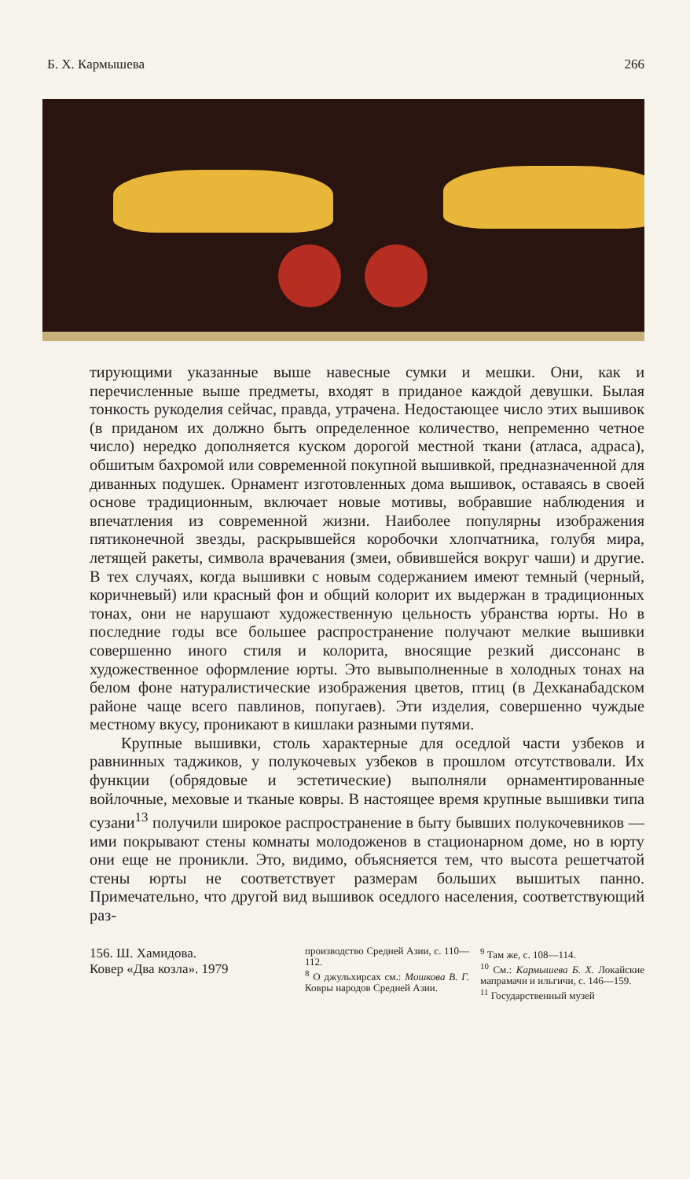Б. Х. Кармышева 266
тирующими указанные выше навесные сумки и мешки. Они, как и перечисленные выше предметы, входят в приданое каждой девушки. Былая тонкость рукоделия сейчас, правда, утрачена. Недостающее число этих вышивок (в приданом их должно быть определенное количество, непременно четное число) нередко дополняется куском дорогой местной ткани (атласа, адраса), обшитым бахромой или современной покупной вышивкой, предназначенной для диванных подушек. Орнамент изготовленных дома вышивок, оставаясь в своей основе традиционным, включает новые мотивы, вобравшие наблюдения и впечатления из современной жизни. Наиболее популярны изображения пятиконечной звезды, раскрывшейся коробочки хлопчатника, голубя мира, летящей ракеты, символа врачевания (змеи, обвившейся вокруг чаши) и другие. В тех случаях, когда вышивки с новым содержанием имеют темный (черный, коричневый) или красный фон и общий колорит их выдержан в традиционных тонах, они не нарушают художественную цельность убранства юрты. Но в последние годы все большее распространение получают мелкие вышивки совершенно иного стиля и колорита, вносящие резкий диссонанс в художественное оформление юрты. Это вы­выполненные в холодных тонах на белом фоне натуралистические изображения цветов, птиц (в Дехканабадском районе чаще всего павлинов, попугаев). Эти изделия, совершенно чуждые местному вкусу, проникают в кишлаки разными путями.
Крупные вышивки, столь характерные для оседлой части узбеков и равнинных таджиков, у полукочевых узбеков в прошлом отсутствовали. Их функции (обрядовые и эстетические) выполняли орнаментированные войлочные, меховые и тканые ковры. В настоящее время крупные вышивки типа сузани<sup>13</sup> получили широкое распространение в быту бывших полукочевников — ими покрывают стены комнаты молодоженов в стационарном доме, но в юрту они еще не проникли. Это, видимо, объясняется тем, что высота решетчатой стены юрты не соответствует размерам больших вышитых панно. Примечательно, что другой вид вышивок оседлого населения, соответствующий раз-
156. Ш. Хамидова.
Ковер «Два козла». 1979
производство Средней Азии, с. 110—112.
<sup>8</sup> О джульхирсах см.: Мошкова В. Г. Ковры народов Средней Азии.
<sup>9</sup> Там же, с. 108—114.
<sup>10</sup> См.: Кармышева Б. Х. Локайские мапрамачи и ильгичи, с. 146—159.
<sup>11</sup> Государственный музей